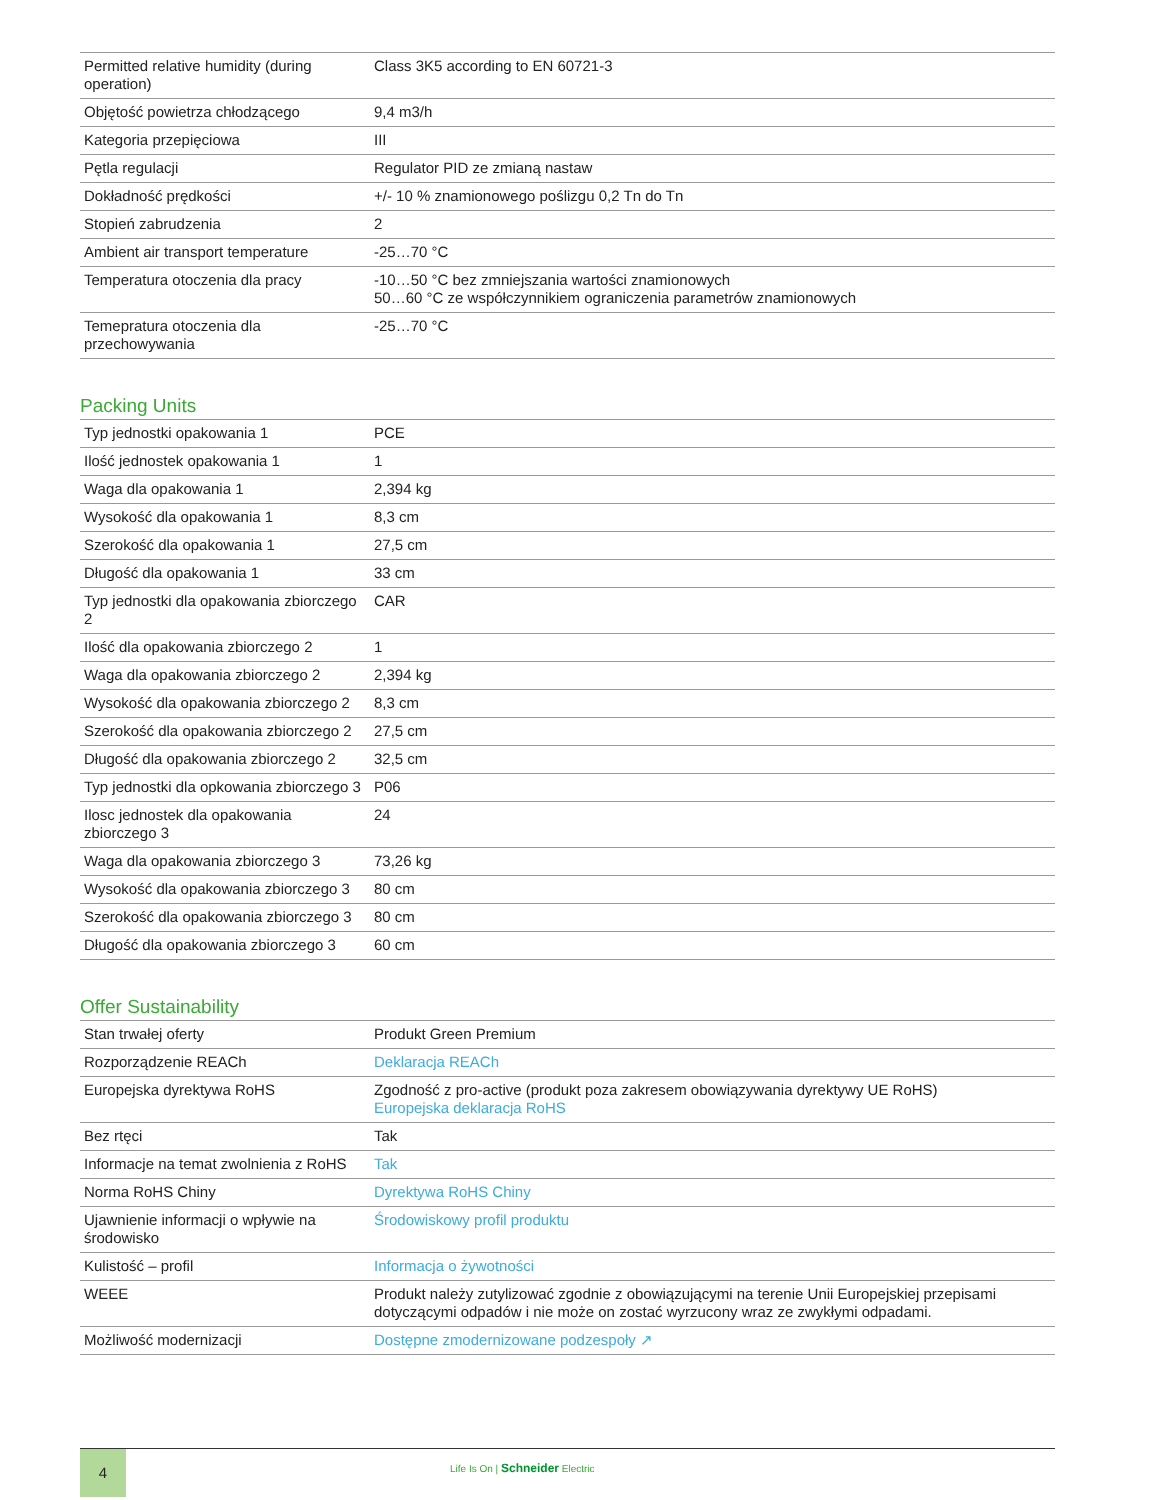| Permitted relative humidity (during operation) | Class 3K5 according to EN 60721-3 |
| Objętość powietrza chłodzącego | 9,4 m3/h |
| Kategoria przepięciowa | III |
| Pętla regulacji | Regulator PID ze zmianą nastaw |
| Dokładność prędkości | +/- 10 % znamionowego poślizgu 0,2 Tn do Tn |
| Stopień zabrudzenia | 2 |
| Ambient air transport temperature | -25…70 °C |
| Temperatura otoczenia dla pracy | -10…50 °C bez zmniejszania wartości znamionowych 50…60 °C ze współczynnikiem ograniczenia parametrów znamionowych |
| Temepratura otoczenia dla przechowywania | -25…70 °C |
Packing Units
| Typ jednostki opakowania 1 | PCE |
| Ilość jednostek opakowania 1 | 1 |
| Waga dla opakowania 1 | 2,394 kg |
| Wysokość dla opakowania 1 | 8,3 cm |
| Szerokość dla opakowania 1 | 27,5 cm |
| Długość dla opakowania 1 | 33 cm |
| Typ jednostki dla opakowania zbiorczego 2 | CAR |
| Ilość dla opakowania zbiorczego 2 | 1 |
| Waga dla opakowania zbiorczego 2 | 2,394 kg |
| Wysokość dla opakowania zbiorczego 2 | 8,3 cm |
| Szerokość dla opakowania zbiorczego 2 | 27,5 cm |
| Długość dla opakowania zbiorczego 2 | 32,5 cm |
| Typ jednostki dla opkowania zbiorczego 3 | P06 |
| Ilosc jednostek dla opakowania zbiorczego 3 | 24 |
| Waga dla opakowania zbiorczego 3 | 73,26 kg |
| Wysokość dla opakowania zbiorczego 3 | 80 cm |
| Szerokość dla opakowania zbiorczego 3 | 80 cm |
| Długość dla opakowania zbiorczego 3 | 60 cm |
Offer Sustainability
| Stan trwałej oferty | Produkt Green Premium |
| Rozporządzenie REACh | Deklaracja REACh |
| Europejska dyrektywa RoHS | Zgodność z pro-active (produkt poza zakresem obowiązywania dyrektywy UE RoHS) Europejska deklaracja RoHS |
| Bez rtęci | Tak |
| Informacje na temat zwolnienia z RoHS | Tak |
| Norma RoHS Chiny | Dyrektywa RoHS Chiny |
| Ujawnienie informacji o wpływie na środowisko | Środowiskowy profil produktu |
| Kulistość – profil | Informacja o żywotności |
| WEEE | Produkt należy zutylizować zgodnie z obowiązującymi na terenie Unii Europejskiej przepisami dotyczącymi odpadów i nie może on zostać wyrzucony wraz ze zwykłymi odpadami. |
| Możliwość modernizacji | Dostępne zmodernizowane podzespoły ↗ |
4
Life Is On | Schneider Electric